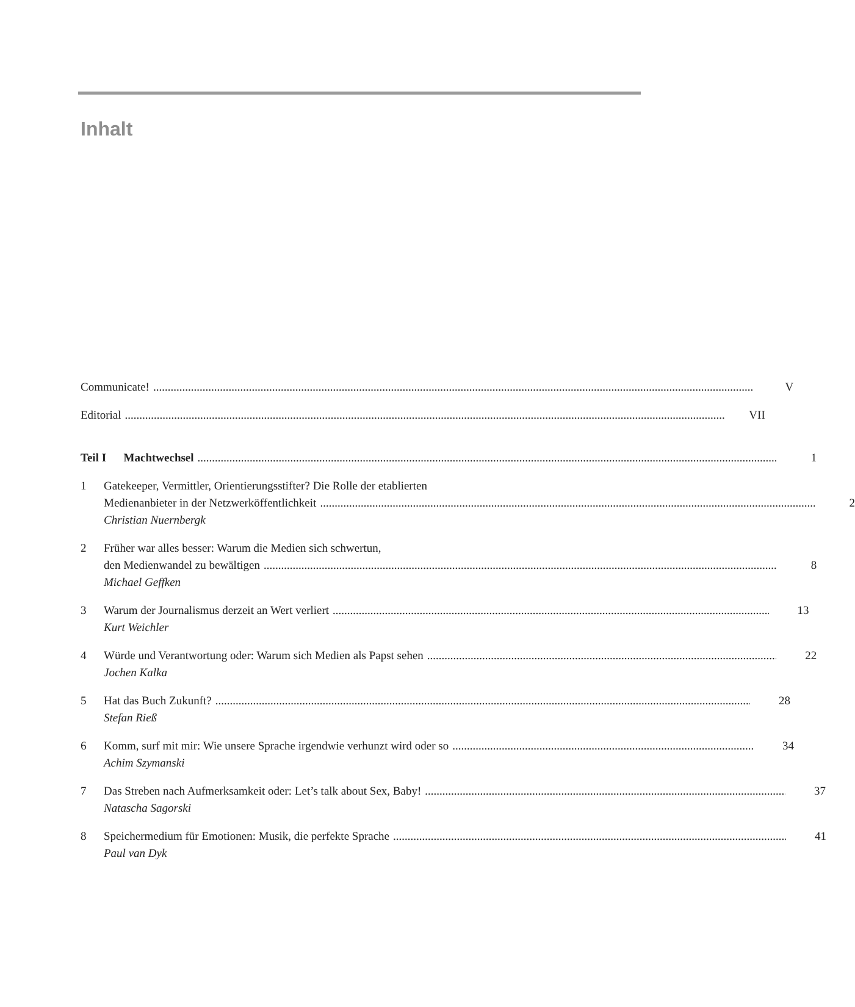Inhalt
Communicate! V
Editorial VII
Teil I Machtwechsel 1
1 Gatekeeper, Vermittler, Orientierungsstifter? Die Rolle der etablierten
Medienanbieter in der Netzwerköffentlichkeit
2
Christian Nuernbergk
2 Früher war alles besser: Warum die Medien sich schwertun,
den Medienwandel zu bewältigen 8
Michael Geffken
3 Warum der Journalismus derzeit an Wert verliert
13
Kurt Weichler
4 Würde und Verantwortung oder: Warum sich Medien als Papst sehen
22
Jochen Kalka
5 Hat das Buch Zukunft? 28
Stefan Rieß
6 Komm, surf mit mir: Wie unsere Sprache irgendwie verhunzt wird oder so
34
Achim Szymanski
7 Das Streben nach Aufmerksamkeit oder: Let’s talk about Sex, Baby!
37
Natascha Sagorski
8 Speichermedium für Emotionen: Musik, die perfekte Sprache
41
Paul van Dyk